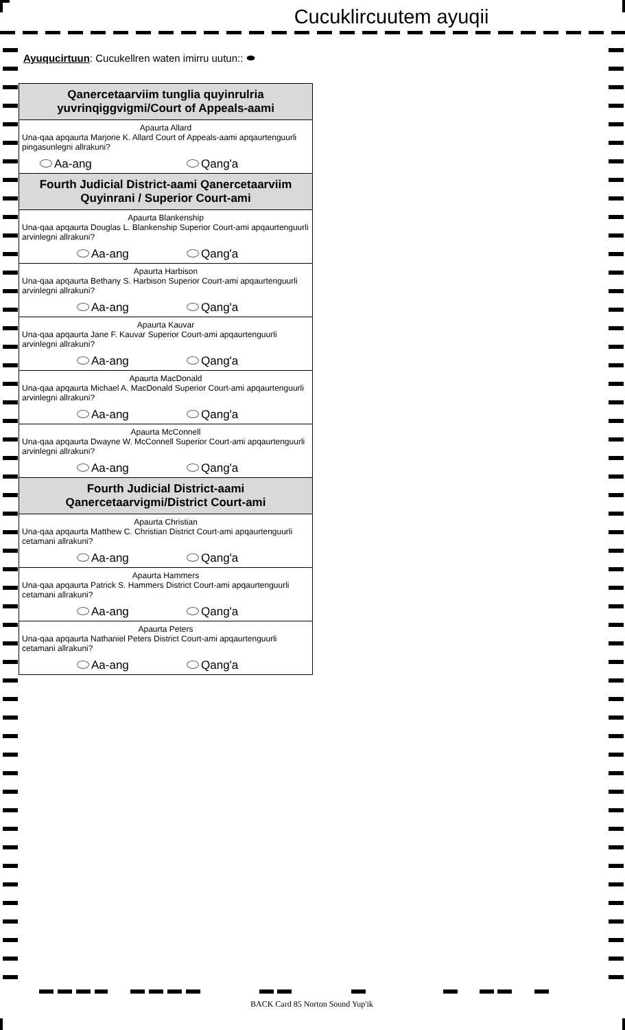Cucuklircuutem ayuqii
Ayuqucirtuun: Cucukellren waten imirru uutun:: ⬬
Qanercetaarviim tunglia quyinrulria yuvrinqiggvigmi/Court of Appeals-aami
Apaurta Allard
Una-qaa apqaurta Marjorie K. Allard Court of Appeals-aami apqaurtenguurli pingasunlegni allrakuni?
Aa-ang Qang'a
Fourth Judicial District-aami Qanercetaarviim Quyinrani / Superior Court-ami
Apaurta Blankenship
Una-qaa apqaurta Douglas L. Blankenship Superior Court-ami apqaurtenguurli arvinlegni allrakuni?
Aa-ang Qang'a
Apaurta Harbison
Una-qaa apqaurta Bethany S. Harbison Superior Court-ami apqaurtenguurli arvinlegni allrakuni?
Aa-ang Qang'a
Apaurta Kauvar
Una-qaa apqaurta Jane F. Kauvar Superior Court-ami apqaurtenguurli arvinlegni allrakuni?
Aa-ang Qang'a
Apaurta MacDonald
Una-qaa apqaurta Michael A. MacDonald Superior Court-ami apqaurtenguurli arvinlegni allrakuni?
Aa-ang Qang'a
Apaurta McConnell
Una-qaa apqaurta Dwayne W. McConnell Superior Court-ami apqaurtenguurli arvinlegni allrakuni?
Aa-ang Qang'a
Fourth Judicial District-aami Qanercetaarvigmi/District Court-ami
Apaurta Christian
Una-qaa apqaurta Matthew C. Christian District Court-ami apqaurtenguurli cetamani allrakuni?
Aa-ang Qang'a
Apaurta Hammers
Una-qaa apqaurta Patrick S. Hammers District Court-ami apqaurtenguurli cetamani allrakuni?
Aa-ang Qang'a
Apaurta Peters
Una-qaa apqaurta Nathaniel Peters District Court-ami apqaurtenguurli cetamani allrakuni?
Aa-ang Qang'a
BACK Card 85 Norton Sound Yup'ik